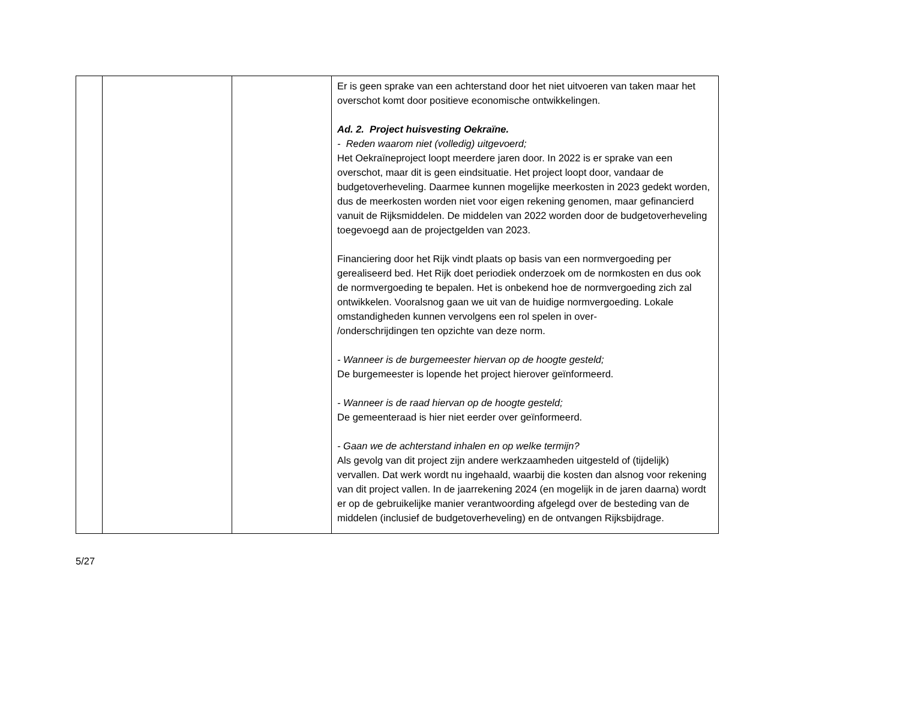| | | | Er is geen sprake van een achterstand door het niet uitvoeren van taken maar het overschot komt door positieve economische ontwikkelingen. Ad. 2. Project huisvesting Oekraïne. - Reden waarom niet (volledig) uitgevoerd; Het Oekraïneproject loopt meerdere jaren door. In 2022 is er sprake van een overschot, maar dit is geen eindsituatie. Het project loopt door, vandaar de budgetoverheveling. Daarmee kunnen mogelijke meerkosten in 2023 gedekt worden, dus de meerkosten worden niet voor eigen rekening genomen, maar gefinancierd vanuit de Rijksmiddelen. De middelen van 2022 worden door de budgetoverheveling toegevoegd aan de projectgelden van 2023. Financiering door het Rijk vindt plaats op basis van een normvergoeding per gerealiseerd bed. Het Rijk doet periodiek onderzoek om de normkosten en dus ook de normvergoeding te bepalen. Het is onbekend hoe de normvergoeding zich zal ontwikkelen. Vooralsnog gaan we uit van de huidige normvergoeding. Lokale omstandigheden kunnen vervolgens een rol spelen in over- /onderschrijdingen ten opzichte van deze norm. - Wanneer is de burgemeester hiervan op de hoogte gesteld; De burgemeester is lopende het project hierover geïnformeerd. - Wanneer is de raad hiervan op de hoogte gesteld; De gemeenteraad is hier niet eerder over geïnformeerd. - Gaan we de achterstand inhalen en op welke termijn? Als gevolg van dit project zijn andere werkzaamheden uitgesteld of (tijdelijk) vervallen. Dat werk wordt nu ingehaald, waarbij die kosten dan alsnog voor rekening van dit project vallen. In de jaarrekening 2024 (en mogelijk in de jaren daarna) wordt er op de gebruikelijke manier verantwoording afgelegd over de besteding van de middelen (inclusief de budgetoverheveling) en de ontvangen Rijksbijdrage. |
5/27